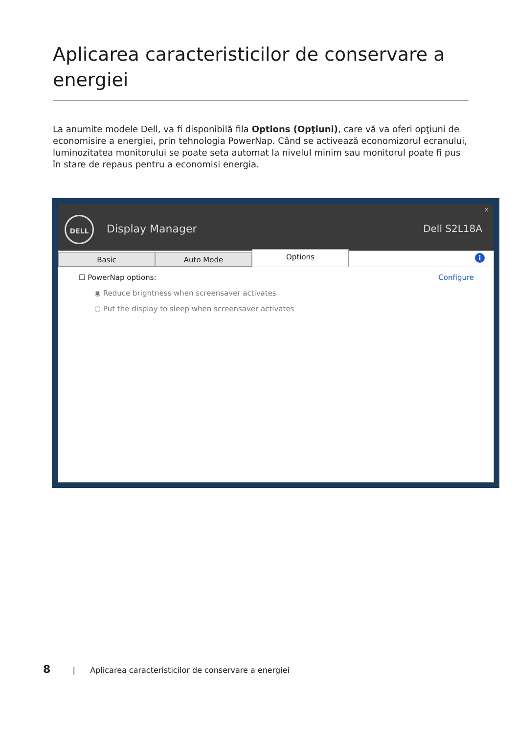Aplicarea caracteristicilor de conservare a energiei
La anumite modele Dell, va fi disponibilă fila Options (Opţiuni), care vă va oferi opţiuni de economisire a energiei, prin tehnologia PowerNap. Când se activează economizorul ecranului, luminozitatea monitorului se poate seta automat la nivelul minim sau monitorul poate fi pus în stare de repaus pentru a economisi energia.
DELL
Display Manager
x
Dell S2L18A
Basic Auto Mode
Options
i
☐ PowerNap options: Configure
◉ Reduce brightness when screensaver activates
○ Put the display to sleep when screensaver activates
8 | Aplicarea caracteristicilor de conservare a energiei